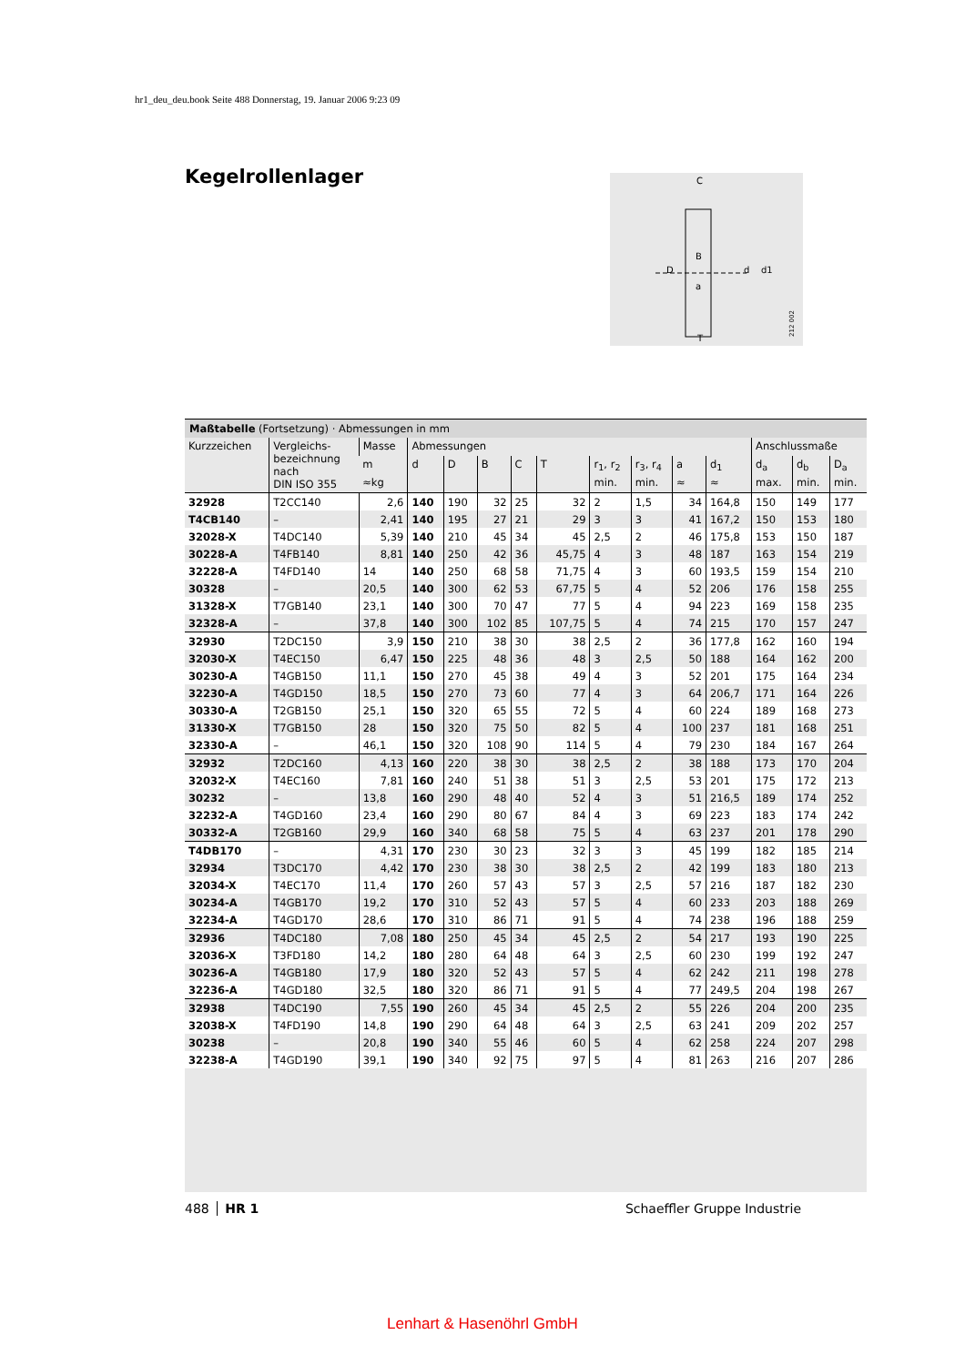hr1_deu_deu.book Seite 488 Donnerstag, 19. Januar 2006 9:23 09
Kegelrollenlager
C
D
d
d1
T
B
a
212 002
Maßtabelle (Fortsetzung) · Abmessungen in mm
| Kurzzeichen | Vergleichs- bezeichnung nach DIN ISO 355 | Masse | Abmessungen | | | | | | | | | Anschlussmaße | | |
| --- | --- | --- | --- | --- | --- | --- | --- | --- | --- | --- | --- | --- | --- | --- |
| | | m | d | D | B | C | T | r<sub>1</sub>, r<sub>2</sub> | r<sub>3</sub>, r<sub>4</sub> | a | d<sub>1</sub> | d<sub>a</sub> | d<sub>b</sub> | D<sub>a</sub> |
| | | ≈kg | | | | | | min. | min. | ≈ | ≈ | max. | min. | min. |
| 32928 | T2CC140 | 2,6 | 140 | 190 | 32 | 25 | 32 | 2 | 1,5 | 34 | 164,8 | 150 | 149 | 177 |
| T4CB140 | – | 2,41 | 140 | 195 | 27 | 21 | 29 | 3 | 3 | 41 | 167,2 | 150 | 153 | 180 |
| 32028-X | T4DC140 | 5,39 | 140 | 210 | 45 | 34 | 45 | 2,5 | 2 | 46 | 175,8 | 153 | 150 | 187 |
| 30228-A | T4FB140 | 8,81 | 140 | 250 | 42 | 36 | 45,75 | 4 | 3 | 48 | 187 | 163 | 154 | 219 |
| 32228-A | T4FD140 | 14 | 140 | 250 | 68 | 58 | 71,75 | 4 | 3 | 60 | 193,5 | 159 | 154 | 210 |
| 30328 | – | 20,5 | 140 | 300 | 62 | 53 | 67,75 | 5 | 4 | 52 | 206 | 176 | 158 | 255 |
| 31328-X | T7GB140 | 23,1 | 140 | 300 | 70 | 47 | 77 | 5 | 4 | 94 | 223 | 169 | 158 | 235 |
| 32328-A | – | 37,8 | 140 | 300 | 102 | 85 | 107,75 | 5 | 4 | 74 | 215 | 170 | 157 | 247 |
| 32930 | T2DC150 | 3,9 | 150 | 210 | 38 | 30 | 38 | 2,5 | 2 | 36 | 177,8 | 162 | 160 | 194 |
| 32030-X | T4EC150 | 6,47 | 150 | 225 | 48 | 36 | 48 | 3 | 2,5 | 50 | 188 | 164 | 162 | 200 |
| 30230-A | T4GB150 | 11,1 | 150 | 270 | 45 | 38 | 49 | 4 | 3 | 52 | 201 | 175 | 164 | 234 |
| 32230-A | T4GD150 | 18,5 | 150 | 270 | 73 | 60 | 77 | 4 | 3 | 64 | 206,7 | 171 | 164 | 226 |
| 30330-A | T2GB150 | 25,1 | 150 | 320 | 65 | 55 | 72 | 5 | 4 | 60 | 224 | 189 | 168 | 273 |
| 31330-X | T7GB150 | 28 | 150 | 320 | 75 | 50 | 82 | 5 | 4 | 100 | 237 | 181 | 168 | 251 |
| 32330-A | – | 46,1 | 150 | 320 | 108 | 90 | 114 | 5 | 4 | 79 | 230 | 184 | 167 | 264 |
| 32932 | T2DC160 | 4,13 | 160 | 220 | 38 | 30 | 38 | 2,5 | 2 | 38 | 188 | 173 | 170 | 204 |
| 32032-X | T4EC160 | 7,81 | 160 | 240 | 51 | 38 | 51 | 3 | 2,5 | 53 | 201 | 175 | 172 | 213 |
| 30232 | – | 13,8 | 160 | 290 | 48 | 40 | 52 | 4 | 3 | 51 | 216,5 | 189 | 174 | 252 |
| 32232-A | T4GD160 | 23,4 | 160 | 290 | 80 | 67 | 84 | 4 | 3 | 69 | 223 | 183 | 174 | 242 |
| 30332-A | T2GB160 | 29,9 | 160 | 340 | 68 | 58 | 75 | 5 | 4 | 63 | 237 | 201 | 178 | 290 |
| T4DB170 | – | 4,31 | 170 | 230 | 30 | 23 | 32 | 3 | 3 | 45 | 199 | 182 | 185 | 214 |
| 32934 | T3DC170 | 4,42 | 170 | 230 | 38 | 30 | 38 | 2,5 | 2 | 42 | 199 | 183 | 180 | 213 |
| 32034-X | T4EC170 | 11,4 | 170 | 260 | 57 | 43 | 57 | 3 | 2,5 | 57 | 216 | 187 | 182 | 230 |
| 30234-A | T4GB170 | 19,2 | 170 | 310 | 52 | 43 | 57 | 5 | 4 | 60 | 233 | 203 | 188 | 269 |
| 32234-A | T4GD170 | 28,6 | 170 | 310 | 86 | 71 | 91 | 5 | 4 | 74 | 238 | 196 | 188 | 259 |
| 32936 | T4DC180 | 7,08 | 180 | 250 | 45 | 34 | 45 | 2,5 | 2 | 54 | 217 | 193 | 190 | 225 |
| 32036-X | T3FD180 | 14,2 | 180 | 280 | 64 | 48 | 64 | 3 | 2,5 | 60 | 230 | 199 | 192 | 247 |
| 30236-A | T4GB180 | 17,9 | 180 | 320 | 52 | 43 | 57 | 5 | 4 | 62 | 242 | 211 | 198 | 278 |
| 32236-A | T4GD180 | 32,5 | 180 | 320 | 86 | 71 | 91 | 5 | 4 | 77 | 249,5 | 204 | 198 | 267 |
| 32938 | T4DC190 | 7,55 | 190 | 260 | 45 | 34 | 45 | 2,5 | 2 | 55 | 226 | 204 | 200 | 235 |
| 32038-X | T4FD190 | 14,8 | 190 | 290 | 64 | 48 | 64 | 3 | 2,5 | 63 | 241 | 209 | 202 | 257 |
| 30238 | – | 20,8 | 190 | 340 | 55 | 46 | 60 | 5 | 4 | 62 | 258 | 224 | 207 | 298 |
| 32238-A | T4GD190 | 39,1 | 190 | 340 | 92 | 75 | 97 | 5 | 4 | 81 | 263 | 216 | 207 | 286 |
488 HR 1 Schaeffler Gruppe Industrie
Lenhart & Hasenöhrl GmbH